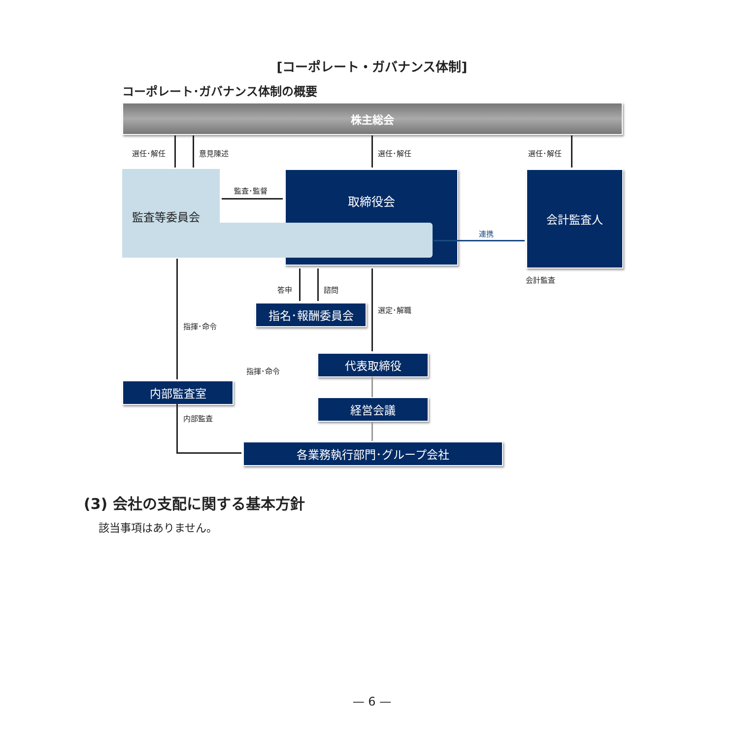[コーポレート・ガバナンス体制]
コーポレート･ガバナンス体制の概要
株主総会
選任･解任 意見陳述 選任･解任 選任･解任
取締役会
監査等委員会
監査･監督
会計監査人
連携
会計監査
答申 諮問
指名･報酬委員会 選定･解職
指揮･命令
代表取締役
指揮･命令
内部監査室
経営会議
内部監査
各業務執行部門･グループ会社
(3) 会社の支配に関する基本方針
該当事項はありません。
— 6 —